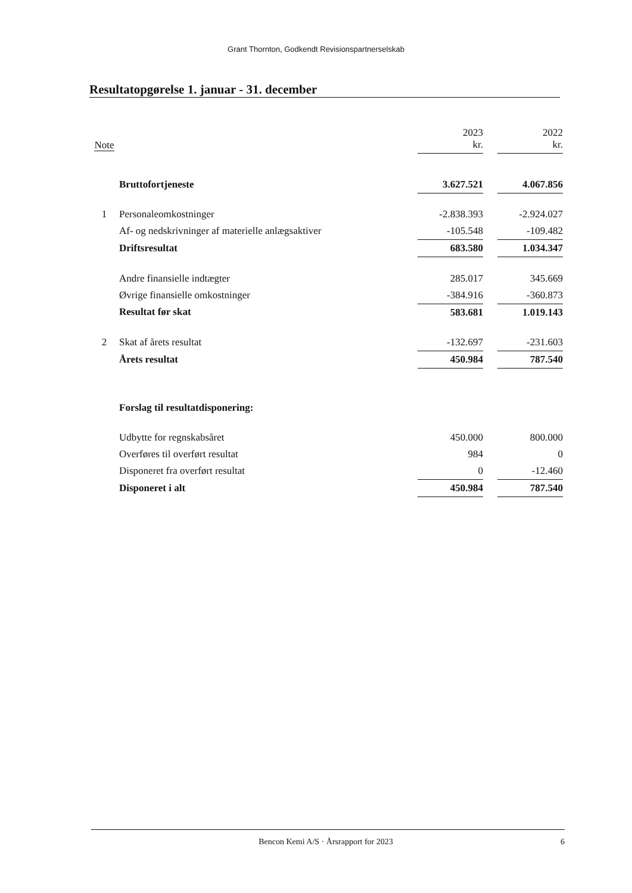Grant Thornton, Godkendt Revisionspartnerselskab
Resultatopgørelse 1. januar - 31. december
| Note | | 2023 kr. | | 2022 kr. |
| --- | --- | --- | --- | --- |
| | Bruttofortjeneste | 3.627.521 | | 4.067.856 |
| 1 | Personaleomkostninger | -2.838.393 | | -2.924.027 |
| | Af- og nedskrivninger af materielle anlægsaktiver | -105.548 | | -109.482 |
| | Driftsresultat | 683.580 | | 1.034.347 |
| | Andre finansielle indtægter | 285.017 | | 345.669 |
| | Øvrige finansielle omkostninger | -384.916 | | -360.873 |
| | Resultat før skat | 583.681 | | 1.019.143 |
| 2 | Skat af årets resultat | -132.697 | | -231.603 |
| | Årets resultat | 450.984 | | 787.540 |
| | Forslag til resultatdisponering: | | | |
| | Udbytte for regnskabsåret | 450.000 | | 800.000 |
| | Overføres til overført resultat | 984 | | 0 |
| | Disponeret fra overført resultat | 0 | | -12.460 |
| | Disponeret i alt | 450.984 | | 787.540 |
Bencon Kemi A/S · Årsrapport for 2023 6